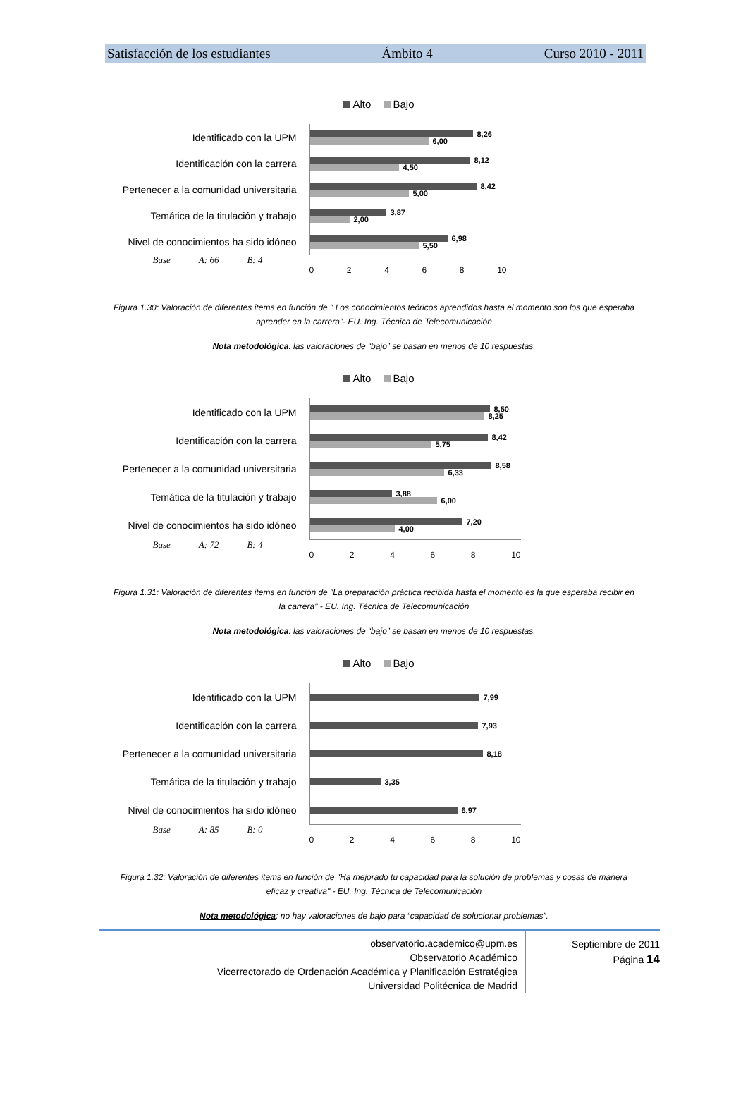Satisfacción de los estudiantes Ámbito 4 Curso 2010 - 2011
Alto Bajo
Identificado con la UPM
8,26
6,00
Identificación con la carrera
8,12
4,50
Pertenecer a la comunidad universitaria
8,42
5,00
Temática de la titulación y trabajo
3,87
2,00
Nivel de conocimientos ha sido idóneo
6,98
5,50
Base A: 66 B: 4
02468 10
Figura 1.30: Valoración de diferentes items en función de " Los conocimientos teóricos aprendidos hasta el momento son los que esperaba aprender en la carrera"- EU. Ing. Técnica de Telecomunicación
Nota metodológica: las valoraciones de “bajo” se basan en menos de 10 respuestas.
Alto Bajo
Identificado con la UPM
8,50
8,25
Identificación con la carrera
8,42
5,75
Pertenecer a la comunidad universitaria
8,58
6,33
Temática de la titulación y trabajo
3,88
6,00
Nivel de conocimientos ha sido idóneo
7,20
4,00
Base A: 72 B: 4
02468 10
Figura 1.31: Valoración de diferentes items en función de "La preparación práctica recibida hasta el momento es la que esperaba recibir en la carrera" - EU. Ing. Técnica de Telecomunicación
Nota metodológica: las valoraciones de “bajo” se basan en menos de 10 respuestas.
Alto Bajo
Identificado con la UPM
7,99
Identificación con la carrera
7,93
Pertenecer a la comunidad universitaria
8,18
Temática de la titulación y trabajo
3,35
Nivel de conocimientos ha sido idóneo
6,97
Base A: 85 B: 0
02468 10
Figura 1.32: Valoración de diferentes items en función de "Ha mejorado tu capacidad para la solución de problemas y cosas de manera eficaz y creativa" - EU. Ing. Técnica de Telecomunicación
Nota metodológica: no hay valoraciones de bajo para “capacidad de solucionar problemas”.
observatorio.academico@upm.es
Observatorio Académico
Vicerrectorado de Ordenación Académica y Planificación Estratégica
Universidad Politécnica de Madrid
Septiembre de 2011
Página 14